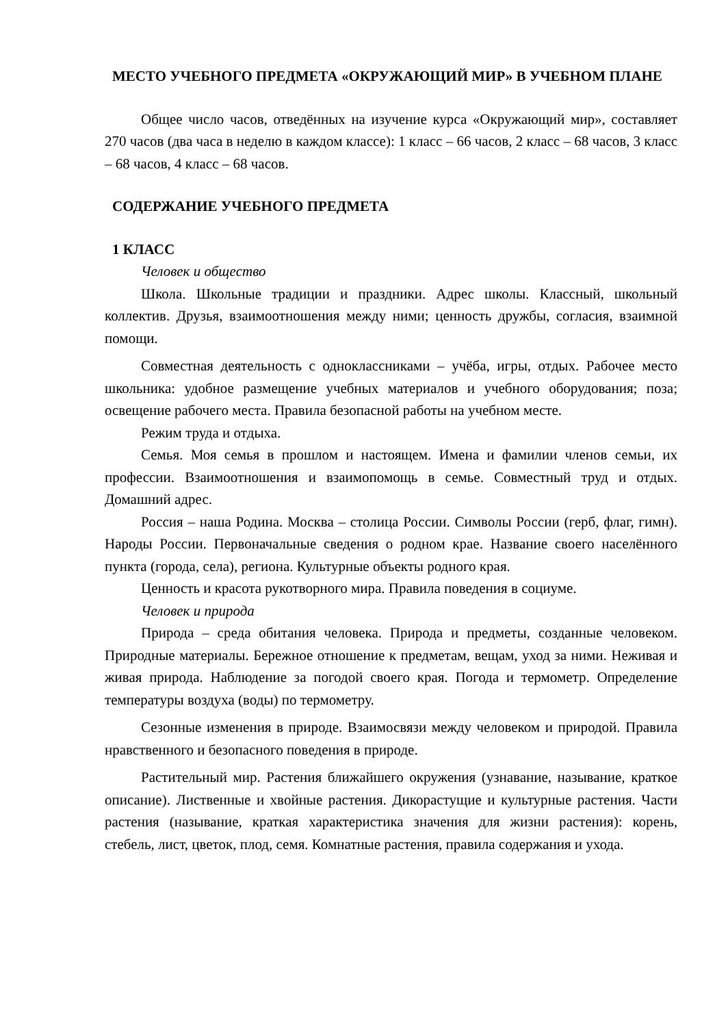МЕСТО УЧЕБНОГО ПРЕДМЕТА «ОКРУЖАЮЩИЙ МИР» В УЧЕБНОМ ПЛАНЕ
Общее число часов, отведённых на изучение курса «Окружающий мир», составляет 270 часов (два часа в неделю в каждом классе): 1 класс – 66 часов, 2 класс – 68 часов, 3 класс – 68 часов, 4 класс – 68 часов.
СОДЕРЖАНИЕ УЧЕБНОГО ПРЕДМЕТА
1 КЛАСС
Человек и общество
Школа. Школьные традиции и праздники. Адрес школы. Классный, школьный коллектив. Друзья, взаимоотношения между ними; ценность дружбы, согласия, взаимной помощи.
Совместная деятельность с одноклассниками – учёба, игры, отдых. Рабочее место школьника: удобное размещение учебных материалов и учебного оборудования; поза; освещение рабочего места. Правила безопасной работы на учебном месте.
Режим труда и отдыха.
Семья. Моя семья в прошлом и настоящем. Имена и фамилии членов семьи, их профессии. Взаимоотношения и взаимопомощь в семье. Совместный труд и отдых. Домашний адрес.
Россия – наша Родина. Москва – столица России. Символы России (герб, флаг, гимн). Народы России. Первоначальные сведения о родном крае. Название своего населённого пункта (города, села), региона. Культурные объекты родного края.
Ценность и красота рукотворного мира. Правила поведения в социуме.
Человек и природа
Природа – среда обитания человека. Природа и предметы, созданные человеком. Природные материалы. Бережное отношение к предметам, вещам, уход за ними. Неживая и живая природа. Наблюдение за погодой своего края. Погода и термометр. Определение температуры воздуха (воды) по термометру.
Сезонные изменения в природе. Взаимосвязи между человеком и природой. Правила нравственного и безопасного поведения в природе.
Растительный мир. Растения ближайшего окружения (узнавание, называние, краткое описание). Лиственные и хвойные растения. Дикорастущие и культурные растения. Части растения (называние, краткая характеристика значения для жизни растения): корень, стебель, лист, цветок, плод, семя. Комнатные растения, правила содержания и ухода.